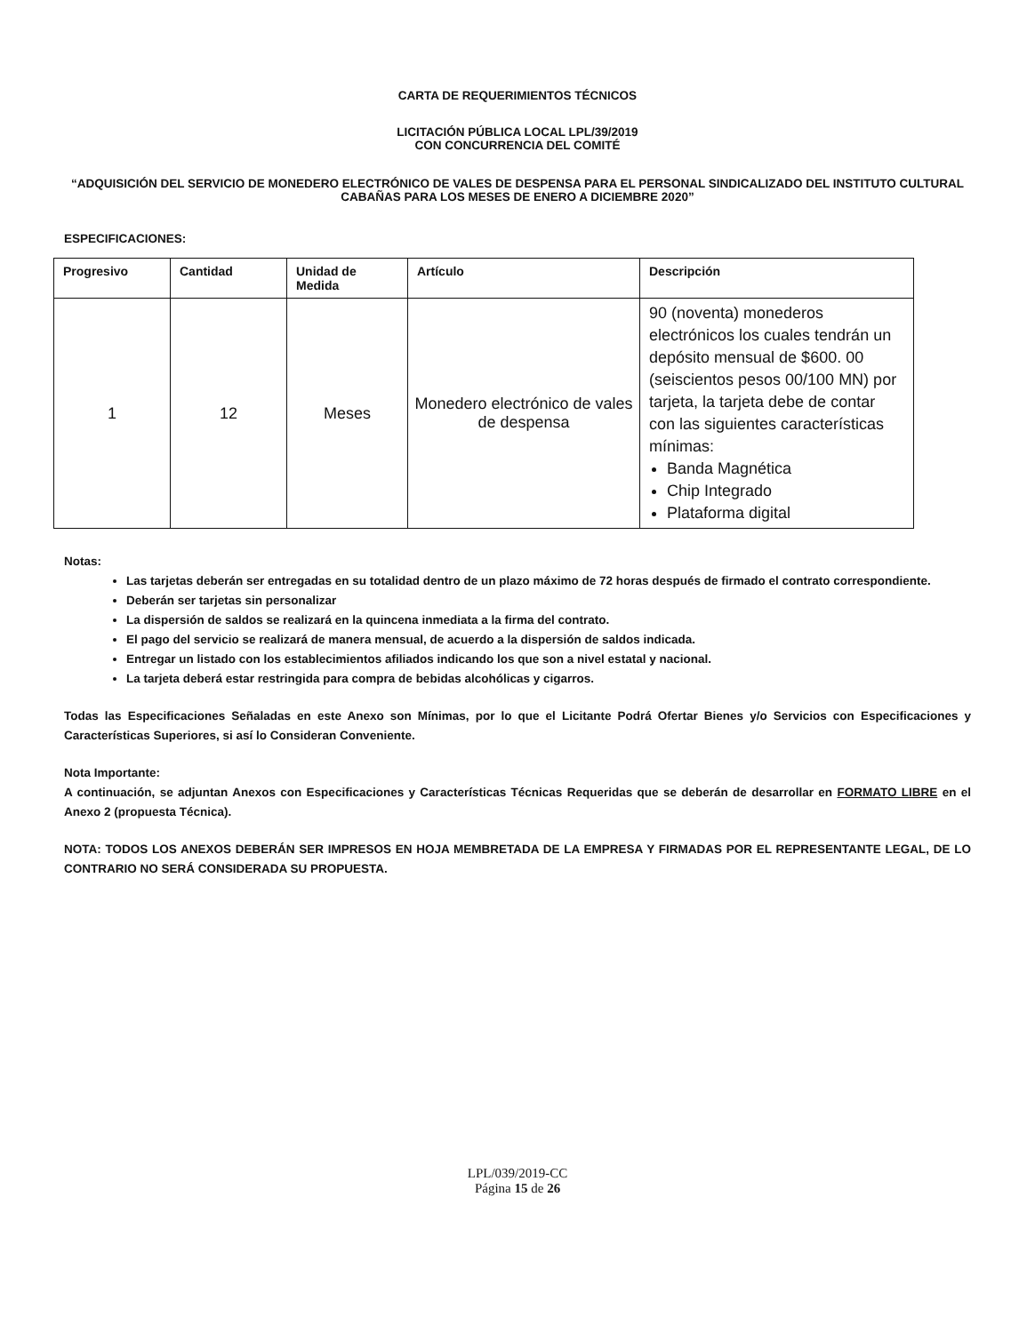CARTA DE REQUERIMIENTOS TÉCNICOS
LICITACIÓN PÚBLICA LOCAL LPL/39/2019
CON CONCURRENCIA DEL COMITÉ
“ADQUISICIÓN DEL SERVICIO DE MONEDERO ELECTRÓNICO DE VALES DE DESPENSA PARA EL PERSONAL SINDICALIZADO DEL INSTITUTO CULTURAL CABAÑAS PARA LOS MESES DE ENERO A DICIEMBRE 2020”
ESPECIFICACIONES:
| Progresivo | Cantidad | Unidad de Medida | Artículo | Descripción |
| --- | --- | --- | --- | --- |
| 1 | 12 | Meses | Monedero electrónico de vales de despensa | 90 (noventa) monederos electrónicos los cuales tendrán un depósito mensual de $600. 00 (seiscientos pesos 00/100 MN) por tarjeta, la tarjeta debe de contar con las siguientes características mínimas: Banda Magnética Chip Integrado Plataforma digital |
Notas:
Las tarjetas deberán ser entregadas en su totalidad dentro de un plazo máximo de 72 horas después de firmado el contrato correspondiente.
Deberán ser tarjetas sin personalizar
La dispersión de saldos se realizará en la quincena inmediata a la firma del contrato.
El pago del servicio se realizará de manera mensual, de acuerdo a la dispersión de saldos indicada.
Entregar un listado con los establecimientos afiliados indicando los que son a nivel estatal y nacional.
La tarjeta deberá estar restringida para compra de bebidas alcohólicas y cigarros.
Todas las Especificaciones Señaladas en este Anexo son Mínimas, por lo que el Licitante Podrá Ofertar Bienes y/o Servicios con Especificaciones y Características Superiores, si así lo Consideran Conveniente.
Nota Importante:
A continuación, se adjuntan Anexos con Especificaciones y Características Técnicas Requeridas que se deberán de desarrollar en FORMATO LIBRE en el Anexo 2 (propuesta Técnica).
NOTA: TODOS LOS ANEXOS DEBERÁN SER IMPRESOS EN HOJA MEMBRETADA DE LA EMPRESA Y FIRMADAS POR EL REPRESENTANTE LEGAL, DE LO CONTRARIO NO SERÁ CONSIDERADA SU PROPUESTA.
LPL/039/2019-CC
Página 15 de 26